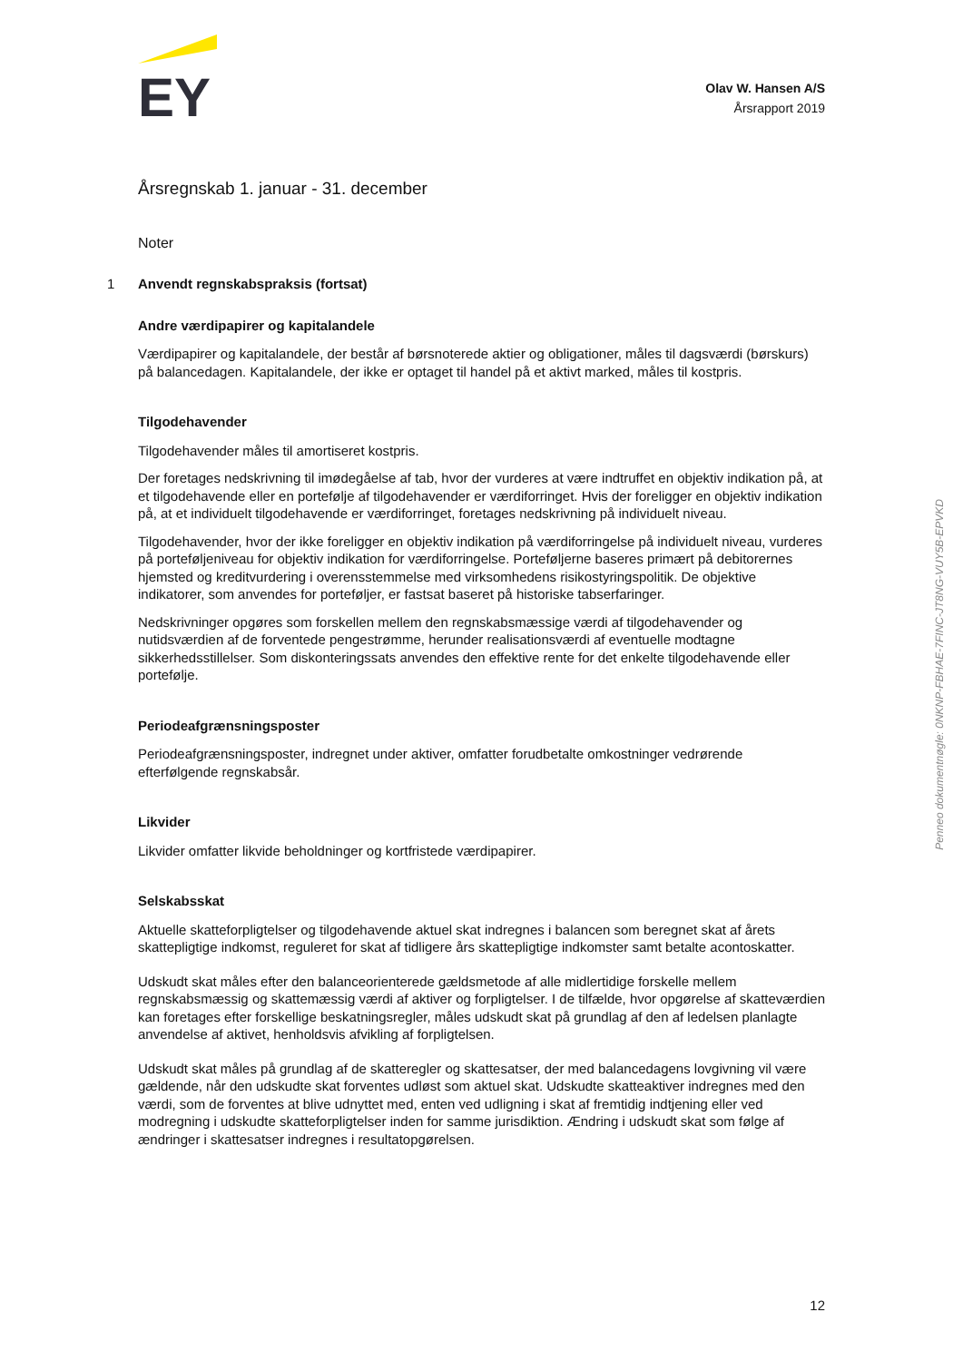EY
Olav W. Hansen A/S
Årsrapport 2019
Årsregnskab 1. januar - 31. december
Noter
1 Anvendt regnskabspraksis (fortsat)
Andre værdipapirer og kapitalandele
Værdipapirer og kapitalandele, der består af børsnoterede aktier og obligationer, måles til dagsværdi (børskurs) på balancedagen. Kapitalandele, der ikke er optaget til handel på et aktivt marked, måles til kostpris.
Tilgodehavender
Tilgodehavender måles til amortiseret kostpris.
Der foretages nedskrivning til imødegåelse af tab, hvor der vurderes at være indtruffet en objektiv indikation på, at et tilgodehavende eller en portefølje af tilgodehavender er værdiforringet. Hvis der foreligger en objektiv indikation på, at et individuelt tilgodehavende er værdiforringet, foretages nedskrivning på individuelt niveau.
Tilgodehavender, hvor der ikke foreligger en objektiv indikation på værdiforringelse på individuelt niveau, vurderes på porteføljeniveau for objektiv indikation for værdiforringelse. Porteføljerne baseres primært på debitorernes hjemsted og kreditvurdering i overensstemmelse med virksomhedens risikostyringspolitik. De objektive indikatorer, som anvendes for porteføljer, er fastsat baseret på historiske tabserfaringer.
Nedskrivninger opgøres som forskellen mellem den regnskabsmæssige værdi af tilgodehavender og nutidsværdien af de forventede pengestrømme, herunder realisationsværdi af eventuelle modtagne sikkerhedsstillelser. Som diskonteringssats anvendes den effektive rente for det enkelte tilgodehavende eller portefølje.
Periodeafgrænsningsposter
Periodeafgrænsningsposter, indregnet under aktiver, omfatter forudbetalte omkostninger vedrørende efterfølgende regnskabsår.
Likvider
Likvider omfatter likvide beholdninger og kortfristede værdipapirer.
Selskabsskat
Aktuelle skatteforpligtelser og tilgodehavende aktuel skat indregnes i balancen som beregnet skat af årets skattepligtige indkomst, reguleret for skat af tidligere års skattepligtige indkomster samt betalte acontoskatter.
Udskudt skat måles efter den balanceorienterede gældsmetode af alle midlertidige forskelle mellem regnskabsmæssig og skattemæssig værdi af aktiver og forpligtelser. I de tilfælde, hvor opgørelse af skatteværdien kan foretages efter forskellige beskatningsregler, måles udskudt skat på grundlag af den af ledelsen planlagte anvendelse af aktivet, henholdsvis afvikling af forpligtelsen.
Udskudt skat måles på grundlag af de skatteregler og skattesatser, der med balancedagens lovgivning vil være gældende, når den udskudte skat forventes udløst som aktuel skat. Udskudte skatteaktiver indregnes med den værdi, som de forventes at blive udnyttet med, enten ved udligning i skat af fremtidig indtjening eller ved modregning i udskudte skatteforpligtelser inden for samme jurisdiktion. Ændring i udskudt skat som følge af ændringer i skattesatser indregnes i resultatopgørelsen.
Penneo dokumentnøgle: 0NKNP-FBHAE-7FINC-JT8NG-VUY5B-EPVKD
12